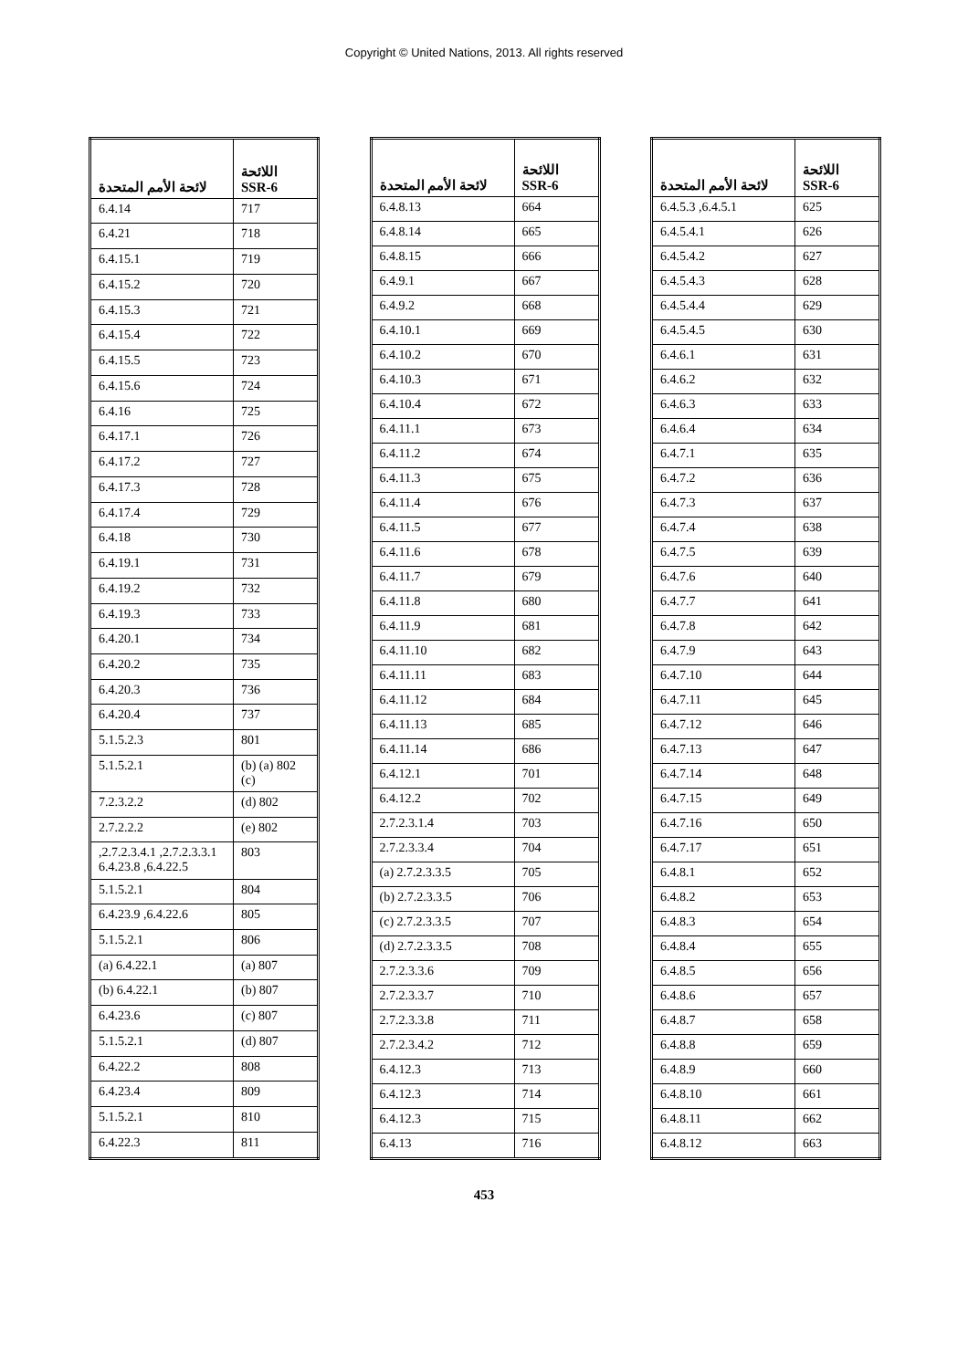Copyright © United Nations, 2013. All rights reserved
| اللائحة SSR-6 | لائحة الأمم المتحدة |
| --- | --- |
| 625 | 6.4.5.1, 6.4.5.3 |
| 626 | 6.4.5.4.1 |
| 627 | 6.4.5.4.2 |
| 628 | 6.4.5.4.3 |
| 629 | 6.4.5.4.4 |
| 630 | 6.4.5.4.5 |
| 631 | 6.4.6.1 |
| 632 | 6.4.6.2 |
| 633 | 6.4.6.3 |
| 634 | 6.4.6.4 |
| 635 | 6.4.7.1 |
| 636 | 6.4.7.2 |
| 637 | 6.4.7.3 |
| 638 | 6.4.7.4 |
| 639 | 6.4.7.5 |
| 640 | 6.4.7.6 |
| 641 | 6.4.7.7 |
| 642 | 6.4.7.8 |
| 643 | 6.4.7.9 |
| 644 | 6.4.7.10 |
| 645 | 6.4.7.11 |
| 646 | 6.4.7.12 |
| 647 | 6.4.7.13 |
| 648 | 6.4.7.14 |
| 649 | 6.4.7.15 |
| 650 | 6.4.7.16 |
| 651 | 6.4.7.17 |
| 652 | 6.4.8.1 |
| 653 | 6.4.8.2 |
| 654 | 6.4.8.3 |
| 655 | 6.4.8.4 |
| 656 | 6.4.8.5 |
| 657 | 6.4.8.6 |
| 658 | 6.4.8.7 |
| 659 | 6.4.8.8 |
| 660 | 6.4.8.9 |
| 661 | 6.4.8.10 |
| 662 | 6.4.8.11 |
| 663 | 6.4.8.12 |
| اللائحة SSR-6 | لائحة الأمم المتحدة |
| --- | --- |
| 664 | 6.4.8.13 |
| 665 | 6.4.8.14 |
| 666 | 6.4.8.15 |
| 667 | 6.4.9.1 |
| 668 | 6.4.9.2 |
| 669 | 6.4.10.1 |
| 670 | 6.4.10.2 |
| 671 | 6.4.10.3 |
| 672 | 6.4.10.4 |
| 673 | 6.4.11.1 |
| 674 | 6.4.11.2 |
| 675 | 6.4.11.3 |
| 676 | 6.4.11.4 |
| 677 | 6.4.11.5 |
| 678 | 6.4.11.6 |
| 679 | 6.4.11.7 |
| 680 | 6.4.11.8 |
| 681 | 6.4.11.9 |
| 682 | 6.4.11.10 |
| 683 | 6.4.11.11 |
| 684 | 6.4.11.12 |
| 685 | 6.4.11.13 |
| 686 | 6.4.11.14 |
| 701 | 6.4.12.1 |
| 702 | 6.4.12.2 |
| 703 | 2.7.2.3.1.4 |
| 704 | 2.7.2.3.3.4 |
| 705 | 2.7.2.3.3.5 (a) |
| 706 | 2.7.2.3.3.5 (b) |
| 707 | 2.7.2.3.3.5 (c) |
| 708 | 2.7.2.3.3.5 (d) |
| 709 | 2.7.2.3.3.6 |
| 710 | 2.7.2.3.3.7 |
| 711 | 2.7.2.3.3.8 |
| 712 | 2.7.2.3.4.2 |
| 713 | 6.4.12.3 |
| 714 | 6.4.12.3 |
| 715 | 6.4.12.3 |
| 716 | 6.4.13 |
| اللائحة SSR-6 | لائحة الأمم المتحدة |
| --- | --- |
| 717 | 6.4.14 |
| 718 | 6.4.21 |
| 719 | 6.4.15.1 |
| 720 | 6.4.15.2 |
| 721 | 6.4.15.3 |
| 722 | 6.4.15.4 |
| 723 | 6.4.15.5 |
| 724 | 6.4.15.6 |
| 725 | 6.4.16 |
| 726 | 6.4.17.1 |
| 727 | 6.4.17.2 |
| 728 | 6.4.17.3 |
| 729 | 6.4.17.4 |
| 730 | 6.4.18 |
| 731 | 6.4.19.1 |
| 732 | 6.4.19.2 |
| 733 | 6.4.19.3 |
| 734 | 6.4.20.1 |
| 735 | 6.4.20.2 |
| 736 | 6.4.20.3 |
| 737 | 6.4.20.4 |
| 801 | 5.1.5.2.3 |
| 802 (a) (b) (c) | 5.1.5.2.1 |
| 802 (d) | 7.2.3.2.2 |
| 802 (e) | 2.7.2.2.2 |
| 803 | 2.7.2.3.3.1, 2.7.2.3.4.1, 6.4.22.5, 6.4.23.8 |
| 804 | 5.1.5.2.1 |
| 805 | 6.4.22.6, 6.4.23.9 |
| 806 | 5.1.5.2.1 |
| 807 (a) | 6.4.22.1 (a) |
| 807 (b) | 6.4.22.1 (b) |
| 807 (c) | 6.4.23.6 |
| 807 (d) | 5.1.5.2.1 |
| 808 | 6.4.22.2 |
| 809 | 6.4.23.4 |
| 810 | 5.1.5.2.1 |
| 811 | 6.4.22.3 |
453